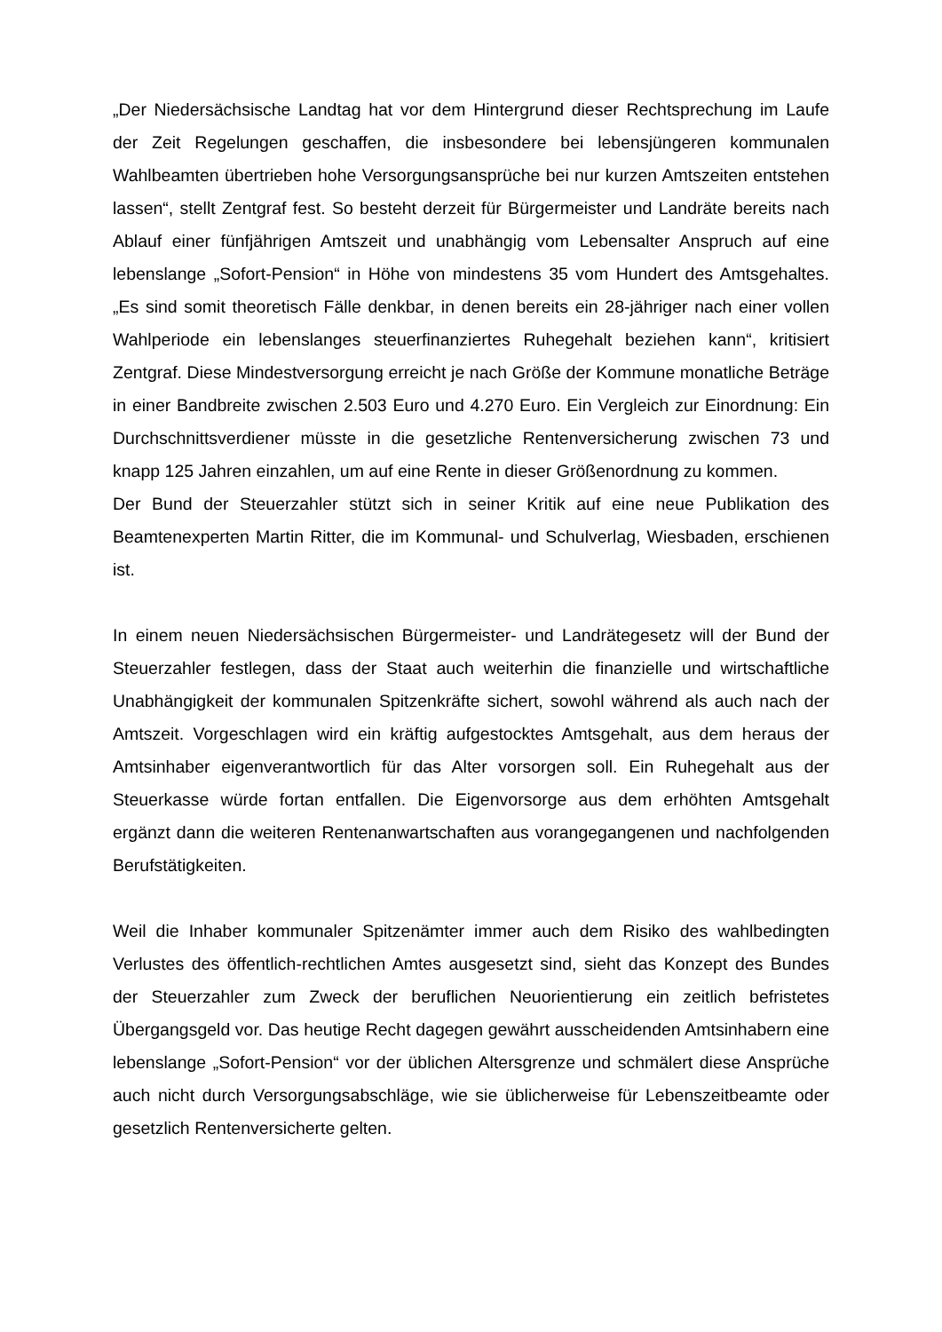„Der Niedersächsische Landtag hat vor dem Hintergrund dieser Rechtsprechung im Laufe der Zeit Regelungen geschaffen, die insbesondere bei lebensjüngeren kommunalen Wahlbeamten übertrieben hohe Versorgungsansprüche bei nur kurzen Amtszeiten entstehen lassen“, stellt Zentgraf fest. So besteht derzeit für Bürgermeister und Landräte bereits nach Ablauf einer fünfjährigen Amtszeit und unabhängig vom Lebensalter Anspruch auf eine lebenslange „Sofort-Pension“ in Höhe von mindestens 35 vom Hundert des Amtsgehaltes. „Es sind somit theoretisch Fälle denkbar, in denen bereits ein 28-jähriger nach einer vollen Wahlperiode ein lebenslanges steuerfinanziertes Ruhegehalt beziehen kann“, kritisiert Zentgraf. Diese Mindestversorgung erreicht je nach Größe der Kommune monatliche Beträge in einer Bandbreite zwischen 2.503 Euro und 4.270 Euro. Ein Vergleich zur Einordnung: Ein Durchschnittsverdiener müsste in die gesetzliche Rentenversicherung zwischen 73 und knapp 125 Jahren einzahlen, um auf eine Rente in dieser Größenordnung zu kommen.
Der Bund der Steuerzahler stützt sich in seiner Kritik auf eine neue Publikation des Beamtenexperten Martin Ritter, die im Kommunal- und Schulverlag, Wiesbaden, erschienen ist.
In einem neuen Niedersächsischen Bürgermeister- und Landrätegesetz will der Bund der Steuerzahler festlegen, dass der Staat auch weiterhin die finanzielle und wirtschaftliche Unabhängigkeit der kommunalen Spitzenkräfte sichert, sowohl während als auch nach der Amtszeit. Vorgeschlagen wird ein kräftig aufgestocktes Amtsgehalt, aus dem heraus der Amtsinhaber eigenverantwortlich für das Alter vorsorgen soll. Ein Ruhegehalt aus der Steuerkasse würde fortan entfallen. Die Eigenvorsorge aus dem erhöhten Amtsgehalt ergänzt dann die weiteren Rentenanwartschaften aus vorangegangenen und nachfolgenden Berufstätigkeiten.
Weil die Inhaber kommunaler Spitzenämter immer auch dem Risiko des wahlbedingten Verlustes des öffentlich-rechtlichen Amtes ausgesetzt sind, sieht das Konzept des Bundes der Steuerzahler zum Zweck der beruflichen Neuorientierung ein zeitlich befristetes Übergangsgeld vor. Das heutige Recht dagegen gewährt ausscheidenden Amtsinhabern eine lebenslange „Sofort-Pension“ vor der üblichen Altersgrenze und schmälert diese Ansprüche auch nicht durch Versorgungsabschläge, wie sie üblicherweise für Lebenszeitbeamte oder gesetzlich Rentenversicherte gelten.